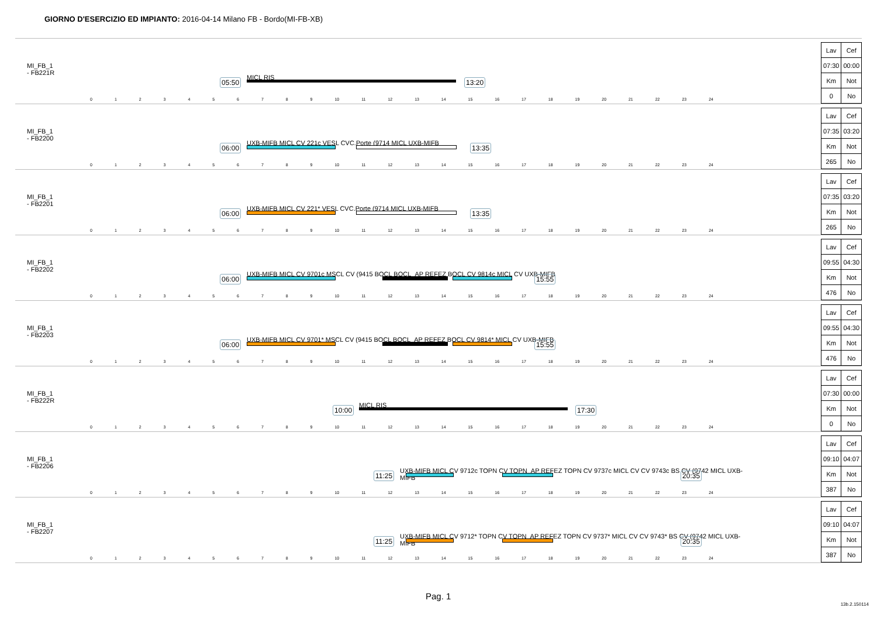GIORNO D'ESERCIZIO ED IMPIANTO: 2016-04-14 Milano FB - Bordo(MI-FB-XB)
MI_FB_1
- FB221R
05:50 MICL RIS 13:20
0 1 2 3 4 5 6 7 8 9 10 11 12 13 14 15 16 17 18 19 20 21 22 23 24
| Lav | Cef |
| 07:30 | 00:00 |
| Km | Not |
| 0 | No |
MI_FB_1
- FB2200
06:00 UXB-MIFB MICL CV 221c VESL CVC.Porte (9714 MICL UXB-MIFB
13:35
0 1 2 3 4 5 6 7 8 9 10 11 12 13 14 15 16 17 18 19 20 21 22 23 24
| Lav | Cef |
| 07:35 | 03:20 |
| Km | Not |
| 265 | No |
MI_FB_1
- FB2201
06:00 UXB-MIFB MICL CV 221* VESL CVC.Porte (9714 MICL UXB-MIFB
13:35
0 1 2 3 4 5 6 7 8 9 10 11 12 13 14 15 16 17 18 19 20 21 22 23 24
| Lav | Cef |
| 07:35 | 03:20 |
| Km | Not |
| 265 | No |
MI_FB_1
- FB2202
06:00 UXB-MIFB MICL CV 9701c MSCL CV (9415 BOCL BOCL_AP REFEZ BOCL CV 9814c MICL CV UXB-MIFB
15:55
0 1 2 3 4 5 6 7 8 9 10 11 12 13 14 15 16 17 18 19 20 21 22 23 24
| Lav | Cef |
| 09:55 | 04:30 |
| Km | Not |
| 476 | No |
MI_FB_1
- FB2203
06:00 UXB-MIFB MICL CV 9701* MSCL CV (9415 BOCL BOCL_AP REFEZ BOCL CV 9814* MICL CV UXB-MIFB
15:55
0 1 2 3 4 5 6 7 8 9 10 11 12 13 14 15 16 17 18 19 20 21 22 23 24
| Lav | Cef |
| 09:55 | 04:30 |
| Km | Not |
| 476 | No |
MI_FB_1
- FB222R
10:00 MICL RIS 17:30
0 1 2 3 4 5 6 7 8 9 10 11 12 13 14 15 16 17 18 19 20 21 22 23 24
| Lav | Cef |
| 07:30 | 00:00 |
| Km | Not |
| 0 | No |
MI_FB_1
- FB2206
11:25 UXB-MIFB MICL CV 9712c TOPN CV TOPN_AP REFEZ TOPN CV 9737c MICL CV CV 9743c BS CV (9742 MICL UXB-MIFB
20:35
0 1 2 3 4 5 6 7 8 9 10 11 12 13 14 15 16 17 18 19 20 21 22 23 24
| Lav | Cef |
| 09:10 | 04:07 |
| Km | Not |
| 387 | No |
MI_FB_1
- FB2207
11:25 UXB-MIFB MICL CV 9712* TOPN CV TOPN_AP REFEZ TOPN CV 9737* MICL CV CV 9743* BS CV (9742 MICL UXB-MIFB
20:35
0 1 2 3 4 5 6 7 8 9 10 11 12 13 14 15 16 17 18 19 20 21 22 23 24
| Lav | Cef |
| 09:10 | 04:07 |
| Km | Not |
| 387 | No |
Pag. 1
13b.2.150114